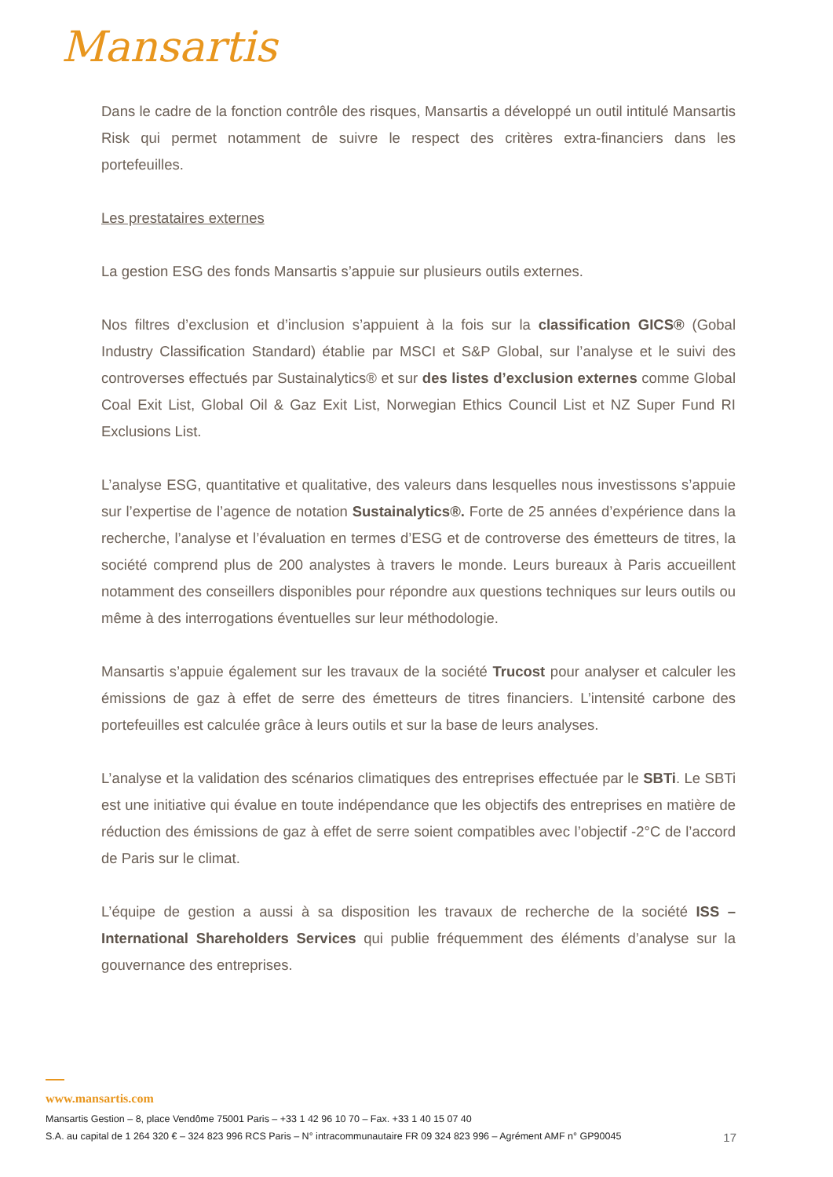Mansartis
Dans le cadre de la fonction contrôle des risques, Mansartis a développé un outil intitulé Mansartis Risk qui permet notamment de suivre le respect des critères extra-financiers dans les portefeuilles.
Les prestataires externes
La gestion ESG des fonds Mansartis s’appuie sur plusieurs outils externes.
Nos filtres d’exclusion et d’inclusion s’appuient à la fois sur la classification GICS® (Gobal Industry Classification Standard) établie par MSCI et S&P Global, sur l’analyse et le suivi des controverses effectués par Sustainalytics® et sur des listes d’exclusion externes comme Global Coal Exit List, Global Oil & Gaz Exit List, Norwegian Ethics Council List et NZ Super Fund RI Exclusions List.
L’analyse ESG, quantitative et qualitative, des valeurs dans lesquelles nous investissons s’appuie sur l’expertise de l’agence de notation Sustainalytics®. Forte de 25 années d’expérience dans la recherche, l’analyse et l’évaluation en termes d’ESG et de controverse des émetteurs de titres, la société comprend plus de 200 analystes à travers le monde. Leurs bureaux à Paris accueillent notamment des conseillers disponibles pour répondre aux questions techniques sur leurs outils ou même à des interrogations éventuelles sur leur méthodologie.
Mansartis s’appuie également sur les travaux de la société Trucost pour analyser et calculer les émissions de gaz à effet de serre des émetteurs de titres financiers. L’intensité carbone des portefeuilles est calculée grâce à leurs outils et sur la base de leurs analyses.
L’analyse et la validation des scénarios climatiques des entreprises effectuée par le SBTi. Le SBTi est une initiative qui évalue en toute indépendance que les objectifs des entreprises en matière de réduction des émissions de gaz à effet de serre soient compatibles avec l’objectif -2°C de l’accord de Paris sur le climat.
L’équipe de gestion a aussi à sa disposition les travaux de recherche de la société ISS – International Shareholders Services qui publie fréquemment des éléments d’analyse sur la gouvernance des entreprises.
www.mansartis.com
Mansartis Gestion – 8, place Vendôme 75001 Paris – +33 1 42 96 10 70 – Fax. +33 1 40 15 07 40
S.A. au capital de 1 264 320 € – 324 823 996 RCS Paris – N° intracommunautaire FR 09 324 823 996 – Agrément AMF n° GP90045 17